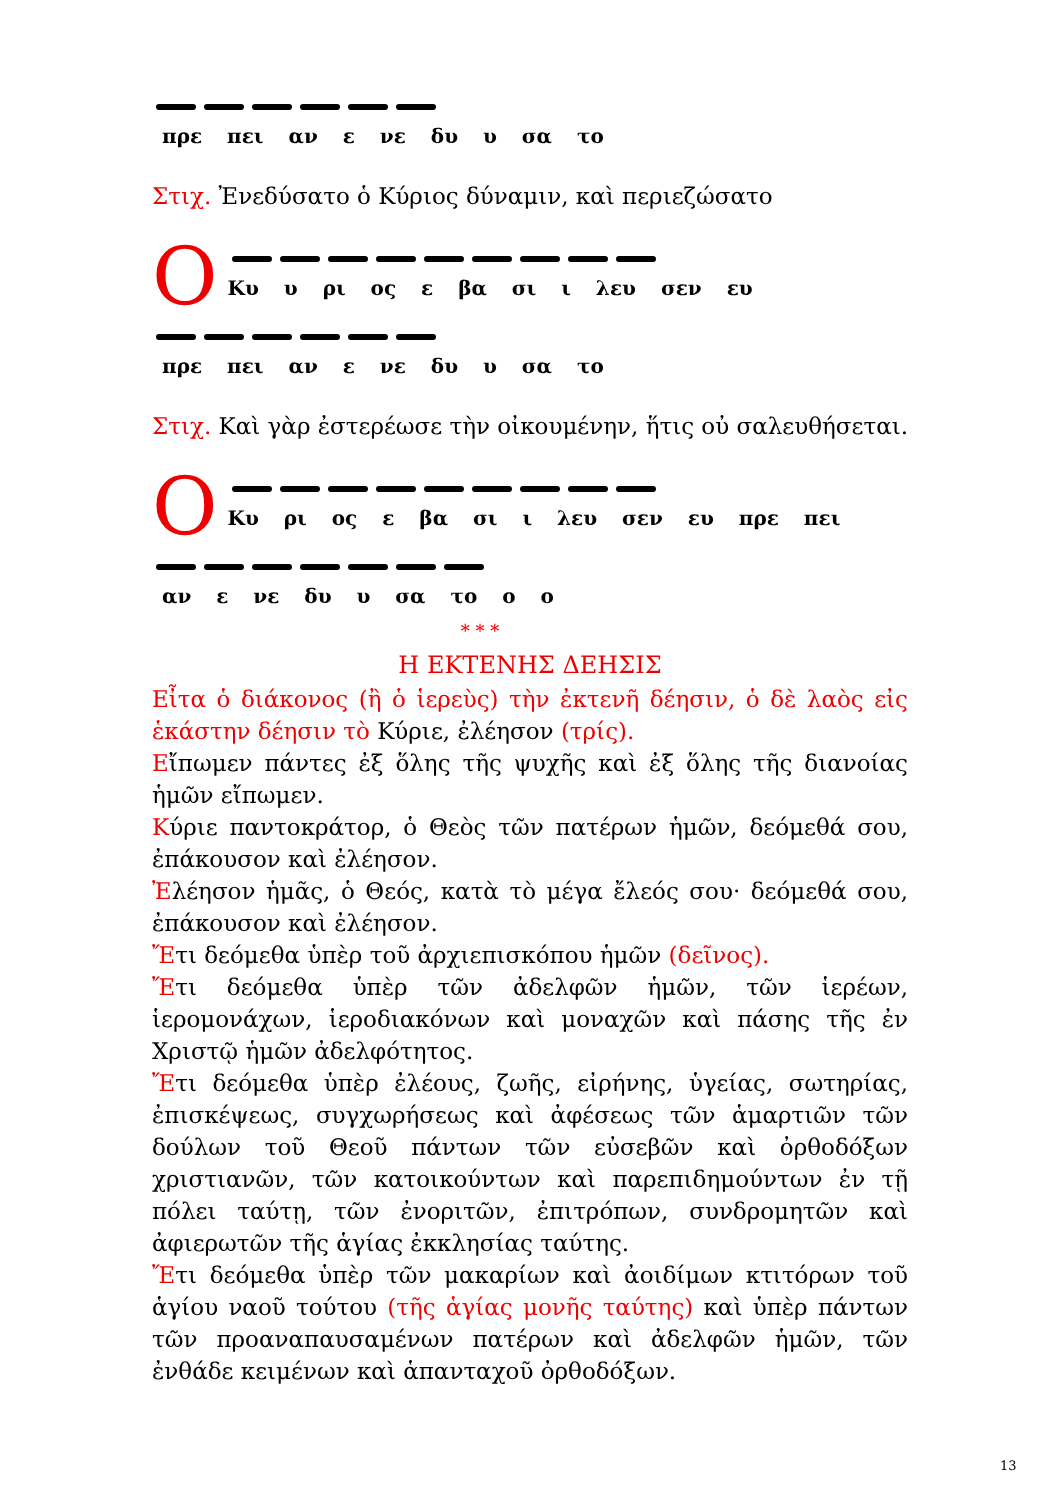πρε πει αν ε νε δυ υ σα το
Στιχ. Ἐνεδύσατο ὁ Κύριος δύναμιν, καὶ περιεζώσατο
Ο
Κυ υ ρι ος ε βα σι ι λευ σεν ευ
πρε πει αν ε νε δυ υ σα το
Στιχ. Καὶ γὰρ ἐστερέωσε τὴν οἰκουμένην, ἥτις οὐ σαλευθήσεται.
Ο
Κυ ρι ος ε βα σι ι λευ σεν ευ πρε πει
αν ε νε δυ υ σα το ο ο
* * *
Η ΕΚΤΕΝΗΣ ΔΕΗΣΙΣ
Εἶτα ὁ διάκονος (ἢ ὁ ἱερεὺς) τὴν ἐκτενῆ δέησιν, ὁ δὲ λαὸς εἰς ἑκάστην δέησιν τὸ Κύριε, ἐλέησον (τρίς).
Εἴπωμεν πάντες ἐξ ὅλης τῆς ψυχῆς καὶ ἐξ ὅλης τῆς διανοίας ἡμῶν εἴπωμεν.
Κύριε παντοκράτορ, ὁ Θεὸς τῶν πατέρων ἡμῶν, δεόμεθά σου, ἐπάκουσον καὶ ἐλέησον.
Ἐλέησον ἡμᾶς, ὁ Θεός, κατὰ τὸ μέγα ἔλεός σου· δεόμεθά σου, ἐπάκουσον καὶ ἐλέησον.
Ἔτι δεόμεθα ὑπὲρ τοῦ ἀρχιεπισκόπου ἡμῶν (δεῖνος).
Ἔτι δεόμεθα ὑπὲρ τῶν ἀδελφῶν ἡμῶν, τῶν ἱερέων, ἱερομονάχων, ἱεροδιακόνων καὶ μοναχῶν καὶ πάσης τῆς ἐν Χριστῷ ἡμῶν ἀδελφότητος.
Ἔτι δεόμεθα ὑπὲρ ἐλέους, ζωῆς, εἰρήνης, ὑγείας, σωτηρίας, ἐπισκέψεως, συγχωρήσεως καὶ ἀφέσεως τῶν ἁμαρτιῶν τῶν δούλων τοῦ Θεοῦ πάντων τῶν εὐσεβῶν καὶ ὀρθοδόξων χριστιανῶν, τῶν κατοικούντων καὶ παρεπιδημούντων ἐν τῇ πόλει ταύτῃ, τῶν ἐνοριτῶν, ἐπιτρόπων, συνδρομητῶν καὶ ἀφιερωτῶν τῆς ἁγίας ἐκκλησίας ταύτης.
Ἔτι δεόμεθα ὑπὲρ τῶν μακαρίων καὶ ἀοιδίμων κτιτόρων τοῦ ἁγίου ναοῦ τούτου (τῆς ἁγίας μονῆς ταύτης) καὶ ὑπὲρ πάντων τῶν προαναπαυσαμένων πατέρων καὶ ἀδελφῶν ἡμῶν, τῶν ἐνθάδε κειμένων καὶ ἁπανταχοῦ ὀρθοδόξων.
13